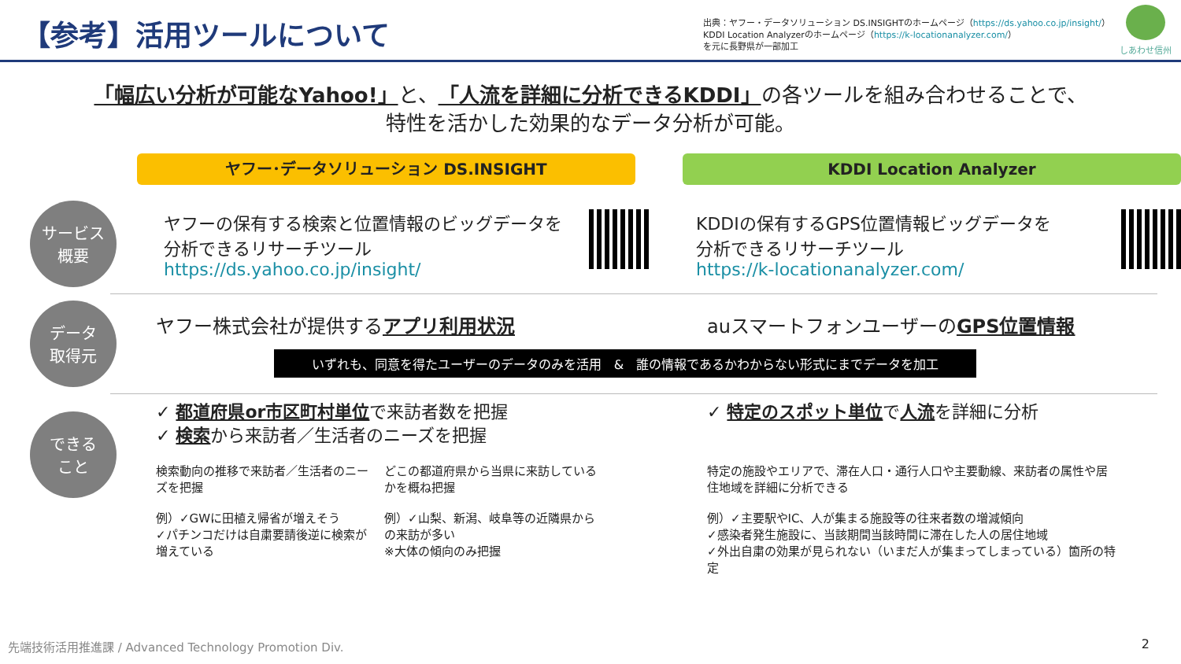【参考】活用ツールについて
出典：ヤフー・データソリューション DS.INSIGHTのホームページ（https://ds.yahoo.co.jp/insight/）
KDDI Location Analyzerのホームページ（https://k-locationanalyzer.com/）
を元に長野県が一部加工
しあわせ信州
「幅広い分析が可能なYahoo!」と、「人流を詳細に分析できるKDDI」の各ツールを組み合わせることで、
特性を活かした効果的なデータ分析が可能。
ヤフー･データソリューション DS.INSIGHT KDDI Location Analyzer
サービス
概要
ヤフーの保有する検索と位置情報のビッグデータを
分析できるリサーチツール
https://ds.yahoo.co.jp/insight/
KDDIの保有するGPS位置情報ビッグデータを
分析できるリサーチツール
https://k-locationanalyzer.com/
データ
取得元
ヤフー株式会社が提供するアプリ利用状況 auスマートフォンユーザーのGPS位置情報
いずれも、同意を得たユーザーのデータのみを活用　&　誰の情報であるかわからない形式にまでデータを加工
できる
こと
✓ 都道府県or市区町村単位で来訪者数を把握
✓ 検索から来訪者／生活者のニーズを把握
検索動向の推移で来訪者／生活者のニーズを把握
例）✓GWに田植え帰省が増えそう
✓パチンコだけは自粛要請後逆に検索が増えている
どこの都道府県から当県に来訪しているかを概ね把握
例）✓山梨、新潟、岐阜等の近隣県からの来訪が多い
※大体の傾向のみ把握
✓ 特定のスポット単位で人流を詳細に分析
特定の施設やエリアで、滞在人口・通行人口や主要動線、来訪者の属性や居住地域を詳細に分析できる
例）✓主要駅やIC、人が集まる施設等の往来者数の増減傾向
✓感染者発生施設に、当該期間当該時間に滞在した人の居住地域
✓外出自粛の効果が見られない（いまだ人が集まってしまっている）箇所の特定
先端技術活用推進課 / Advanced Technology Promotion Div.
2